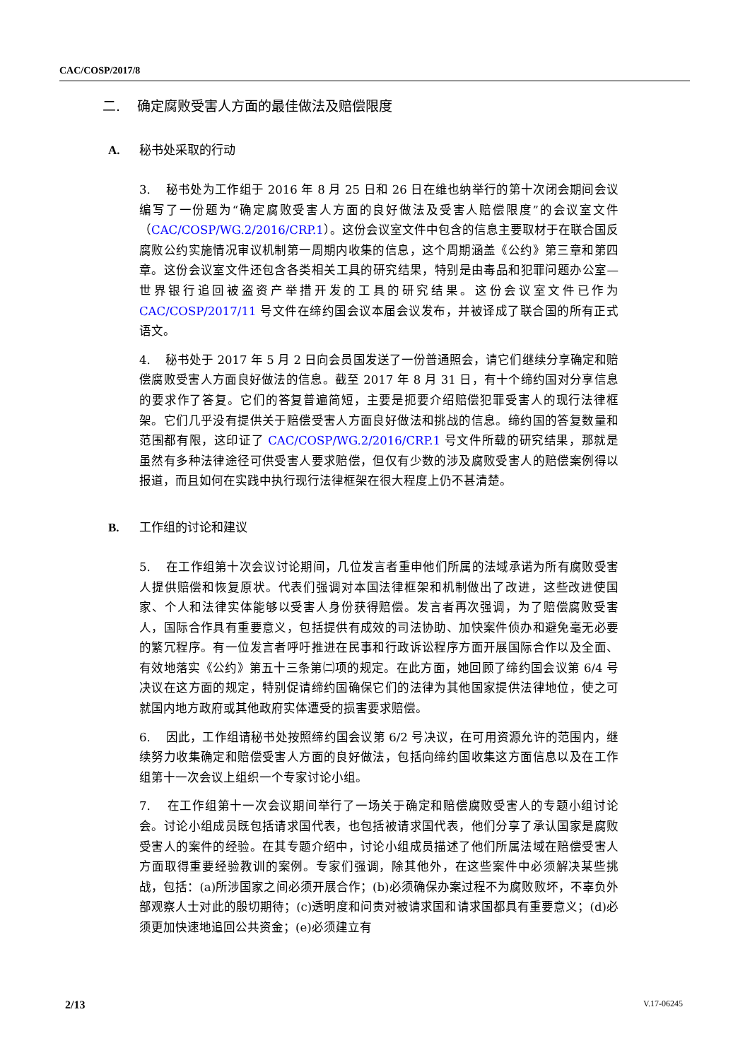CAC/COSP/2017/8
二. 确定腐败受害人方面的最佳做法及赔偿限度
A. 秘书处采取的行动
3. 秘书处为工作组于 2016 年 8 月 25 日和 26 日在维也纳举行的第十次闭会期间会议编写了一份题为“确定腐败受害人方面的良好做法及受害人赔偿限度”的会议室文件（CAC/COSP/WG.2/2016/CRP.1）。这份会议室文件中包含的信息主要取材于在联合国反腐败公约实施情况审议机制第一周期内收集的信息，这个周期涵盖《公约》第三章和第四章。这份会议室文件还包含各类相关工具的研究结果，特别是由毒品和犯罪问题办公室—世界银行追回被盗资产举措开发的工具的研究结果。这份会议室文件已作为 CAC/COSP/2017/11 号文件在缔约国会议本届会议发布，并被译成了联合国的所有正式语文。
4. 秘书处于 2017 年 5 月 2 日向会员国发送了一份普通照会，请它们继续分享确定和赔偿腐败受害人方面良好做法的信息。截至 2017 年 8 月 31 日，有十个缔约国对分享信息的要求作了答复。它们的答复普遍简短，主要是扼要介绍赔偿犯罪受害人的现行法律框架。它们几乎没有提供关于赔偿受害人方面良好做法和挑战的信息。缔约国的答复数量和范围都有限，这印证了 CAC/COSP/WG.2/2016/CRP.1 号文件所载的研究结果，那就是虽然有多种法律途径可供受害人要求赔偿，但仅有少数的涉及腐败受害人的赔偿案例得以报道，而且如何在实践中执行现行法律框架在很大程度上仍不甚清楚。
B. 工作组的讨论和建议
5. 在工作组第十次会议讨论期间，几位发言者重申他们所属的法域承诺为所有腐败受害人提供赔偿和恢复原状。代表们强调对本国法律框架和机制做出了改进，这些改进使国家、个人和法律实体能够以受害人身份获得赔偿。发言者再次强调，为了赔偿腐败受害人，国际合作具有重要意义，包括提供有成效的司法协助、加快案件侦办和避免毫无必要的繁冗程序。有一位发言者呼吁推进在民事和行政诉讼程序方面开展国际合作以及全面、有效地落实《公约》第五十三条第㈡项的规定。在此方面，她回顾了缔约国会议第 6/4 号决议在这方面的规定，特别促请缔约国确保它们的法律为其他国家提供法律地位，使之可就国内地方政府或其他政府实体遭受的损害要求赔偿。
6. 因此，工作组请秘书处按照缔约国会议第 6/2 号决议，在可用资源允许的范围内，继续努力收集确定和赔偿受害人方面的良好做法，包括向缔约国收集这方面信息以及在工作组第十一次会议上组织一个专家讨论小组。
7. 在工作组第十一次会议期间举行了一场关于确定和赔偿腐败受害人的专题小组讨论会。讨论小组成员既包括请求国代表，也包括被请求国代表，他们分享了承认国家是腐败受害人的案件的经验。在其专题介绍中，讨论小组成员描述了他们所属法域在赔偿受害人方面取得重要经验教训的案例。专家们强调，除其他外，在这些案件中必须解决某些挑战，包括：(a)所涉国家之间必须开展合作；(b)必须确保办案过程不为腐败败坏，不辜负外部观察人士对此的殷切期待；(c)透明度和问责对被请求国和请求国都具有重要意义；(d)必须更加快速地追回公共资金；(e)必须建立有
2/13 V.17-06245